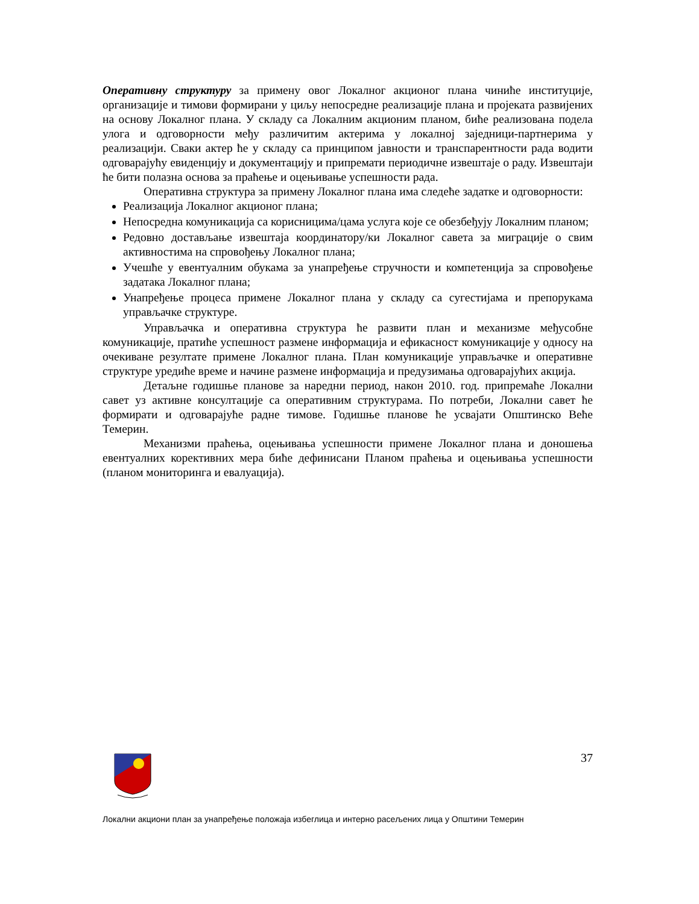Оперативну структуру за примену овог Локалног акционог плана чиниће институције, организације и тимови формирани у циљу непосредне реализације плана и пројеката развијених на основу Локалног плана. У складу са Локалним акционим планом, биће реализована подела улога и одговорности међу различитим актерима у локалној заједници-партнерима у реализацији. Сваки актер ће у складу са принципом јавности и транспарентности рада водити одговарајућу евиденцију и документацију и припремати периодичне извештаје о раду. Извештаји ће бити полазна основа за праћење и оцењивање успешности рада.
Оперативна структура за примену Локалног плана има следеће задатке и одговорности:
Реализација Локалног акционог плана;
Непосредна комуникација са корисницима/цама услуга које се обезбеђују Локалним планом;
Редовно достављање извештаја координатору/ки Локалног савета за миграције о свим активностима на спровођењу Локалног плана;
Учешће у евентуалним обукама за унапређење стручности и компетенција за спровођење задатака Локалног плана;
Унапређење процеса примене Локалног плана у складу са сугестијама и препорукама управљачке структуре.
Управљачка и оперативна структура ће развити план и механизме међусобне комуникације, пратиће успешност размене информација и ефикасност комуникације у односу на очекиване резултате примене Локалног плана. План комуникације управљачке и оперативне структуре уредиће време и начине размене информација и предузимања одговарајућих акција.
Детаљне годишње планове за наредни период, након 2010. год. припремаће Локални савет уз активне консултације са оперативним структурама. По потреби, Локални савет ће формирати и одговарајуће радне тимове. Годишње планове ће усвајати Општинско Веће Темерин.
Механизми праћења, оцењивања успешности примене Локалног плана и доношења евентуалних корективних мера биће дефинисани Планом праћења и оцењивања успешности (планом мониторинга и евалуација).
37
Локални акциони план за унапређење положаја избеглица и интерно расељених лица у Општини Темерин